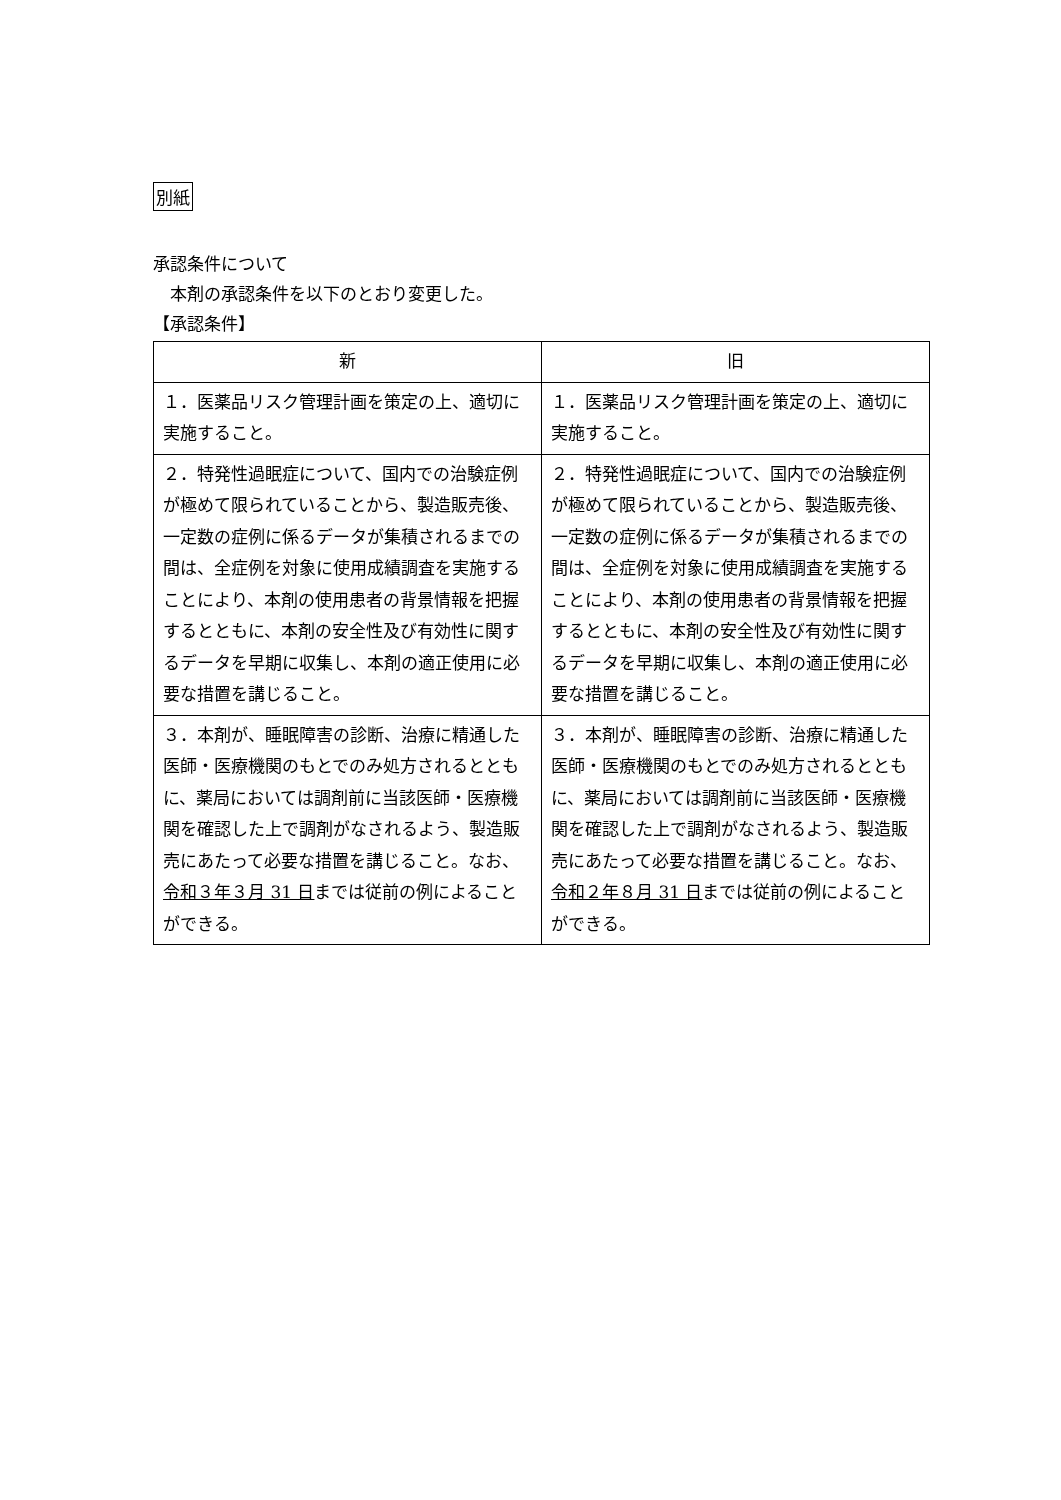別紙
承認条件について
　本剤の承認条件を以下のとおり変更した。
【承認条件】
| 新 | 旧 |
| --- | --- |
| １．医薬品リスク管理計画を策定の上、適切に実施すること。 | １．医薬品リスク管理計画を策定の上、適切に実施すること。 |
| ２．特発性過眠症について、国内での治験症例が極めて限られていることから、製造販売後、一定数の症例に係るデータが集積されるまでの間は、全症例を対象に使用成績調査を実施することにより、本剤の使用患者の背景情報を把握するとともに、本剤の安全性及び有効性に関するデータを早期に収集し、本剤の適正使用に必要な措置を講じること。 | ２．特発性過眠症について、国内での治験症例が極めて限られていることから、製造販売後、一定数の症例に係るデータが集積されるまでの間は、全症例を対象に使用成績調査を実施することにより、本剤の使用患者の背景情報を把握するとともに、本剤の安全性及び有効性に関するデータを早期に収集し、本剤の適正使用に必要な措置を講じること。 |
| ３．本剤が、睡眠障害の診断、治療に精通した医師・医療機関のもとでのみ処方されるとともに、薬局においては調剤前に当該医師・医療機関を確認した上で調剤がなされるよう、製造販売にあたって必要な措置を講じること。なお、 令和３年３月 31 日 までは従前の例によることができる。 | ３．本剤が、睡眠障害の診断、治療に精通した医師・医療機関のもとでのみ処方されるとともに、薬局においては調剤前に当該医師・医療機関を確認した上で調剤がなされるよう、製造販売にあたって必要な措置を講じること。なお、 令和２年８月 31 日 までは従前の例によることができる。 |